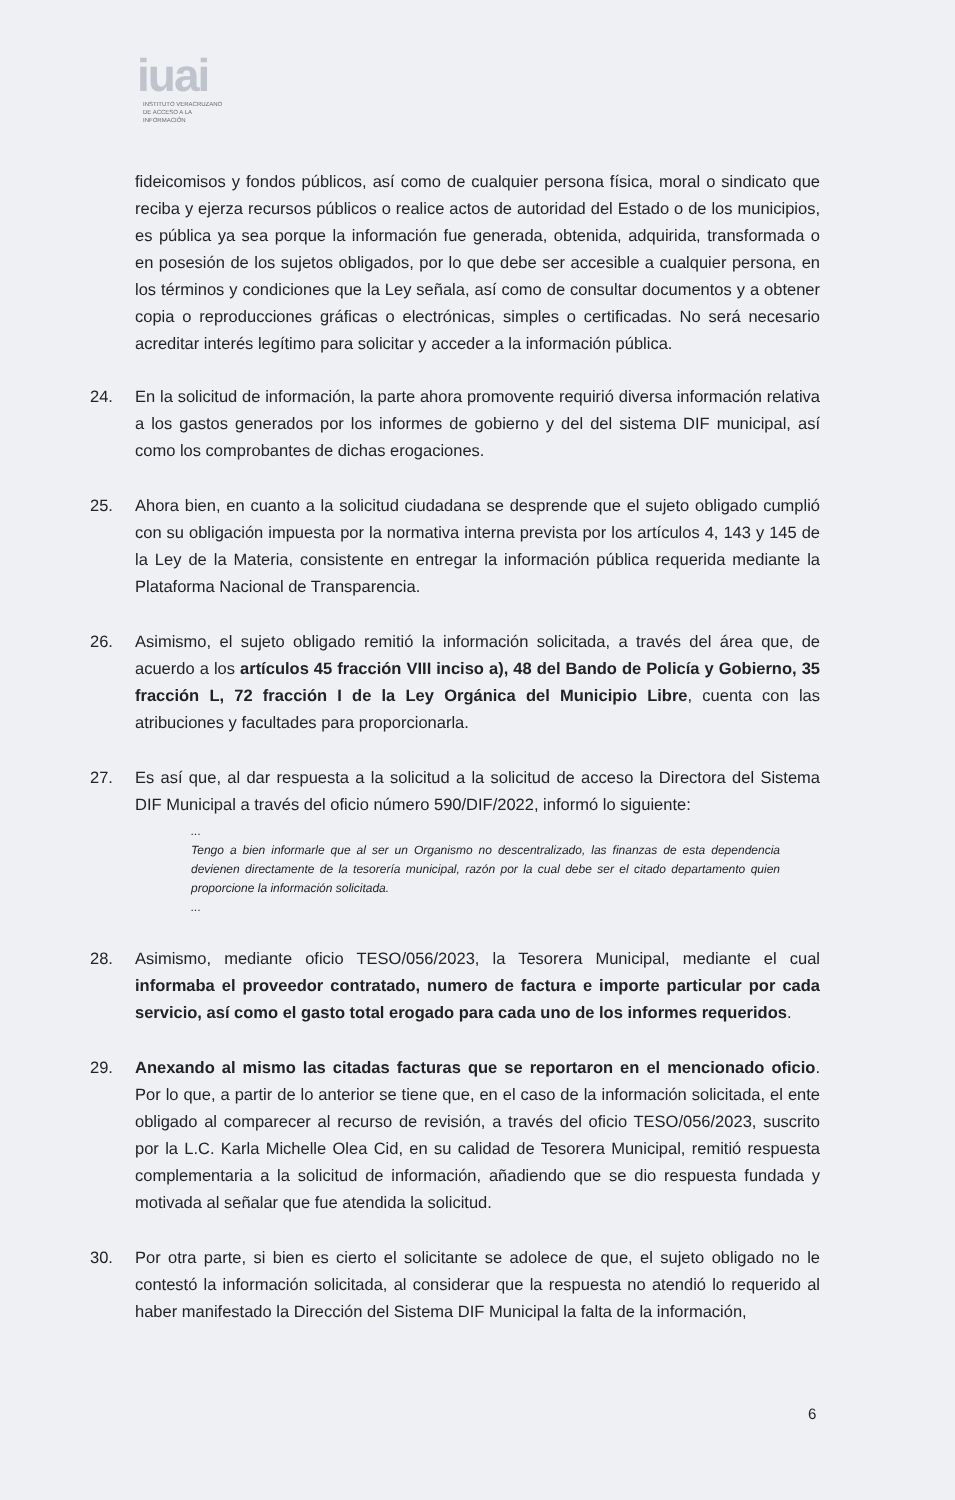iuai
INSTITUTO VERACRUZANO
DE ACCESO A LA INFORMACIÓN
fideicomisos y fondos públicos, así como de cualquier persona física, moral o sindicato que reciba y ejerza recursos públicos o realice actos de autoridad del Estado o de los municipios, es pública ya sea porque la información fue generada, obtenida, adquirida, transformada o en posesión de los sujetos obligados, por lo que debe ser accesible a cualquier persona, en los términos y condiciones que la Ley señala, así como de consultar documentos y a obtener copia o reproducciones gráficas o electrónicas, simples o certificadas. No será necesario acreditar interés legítimo para solicitar y acceder a la información pública.
24. En la solicitud de información, la parte ahora promovente requirió diversa información relativa a los gastos generados por los informes de gobierno y del del sistema DIF municipal, así como los comprobantes de dichas erogaciones.
25. Ahora bien, en cuanto a la solicitud ciudadana se desprende que el sujeto obligado cumplió con su obligación impuesta por la normativa interna prevista por los artículos 4, 143 y 145 de la Ley de la Materia, consistente en entregar la información pública requerida mediante la Plataforma Nacional de Transparencia.
26. Asimismo, el sujeto obligado remitió la información solicitada, a través del área que, de acuerdo a los artículos 45 fracción VIII inciso a), 48 del Bando de Policía y Gobierno, 35 fracción L, 72 fracción I de la Ley Orgánica del Municipio Libre, cuenta con las atribuciones y facultades para proporcionarla.
27. Es así que, al dar respuesta a la solicitud a la solicitud de acceso la Directora del Sistema DIF Municipal a través del oficio número 590/DIF/2022, informó lo siguiente:
...
Tengo a bien informarle que al ser un Organismo no descentralizado, las finanzas de esta dependencia devienen directamente de la tesorería municipal, razón por la cual debe ser el citado departamento quien proporcione la información solicitada.
...
28. Asimismo, mediante oficio TESO/056/2023, la Tesorera Municipal, mediante el cual informaba el proveedor contratado, numero de factura e importe particular por cada servicio, así como el gasto total erogado para cada uno de los informes requeridos.
29. Anexando al mismo las citadas facturas que se reportaron en el mencionado oficio. Por lo que, a partir de lo anterior se tiene que, en el caso de la información solicitada, el ente obligado al comparecer al recurso de revisión, a través del oficio TESO/056/2023, suscrito por la L.C. Karla Michelle Olea Cid, en su calidad de Tesorera Municipal, remitió respuesta complementaria a la solicitud de información, añadiendo que se dio respuesta fundada y motivada al señalar que fue atendida la solicitud.
30. Por otra parte, si bien es cierto el solicitante se adolece de que, el sujeto obligado no le contestó la información solicitada, al considerar que la respuesta no atendió lo requerido al haber manifestado la Dirección del Sistema DIF Municipal la falta de la información,
6